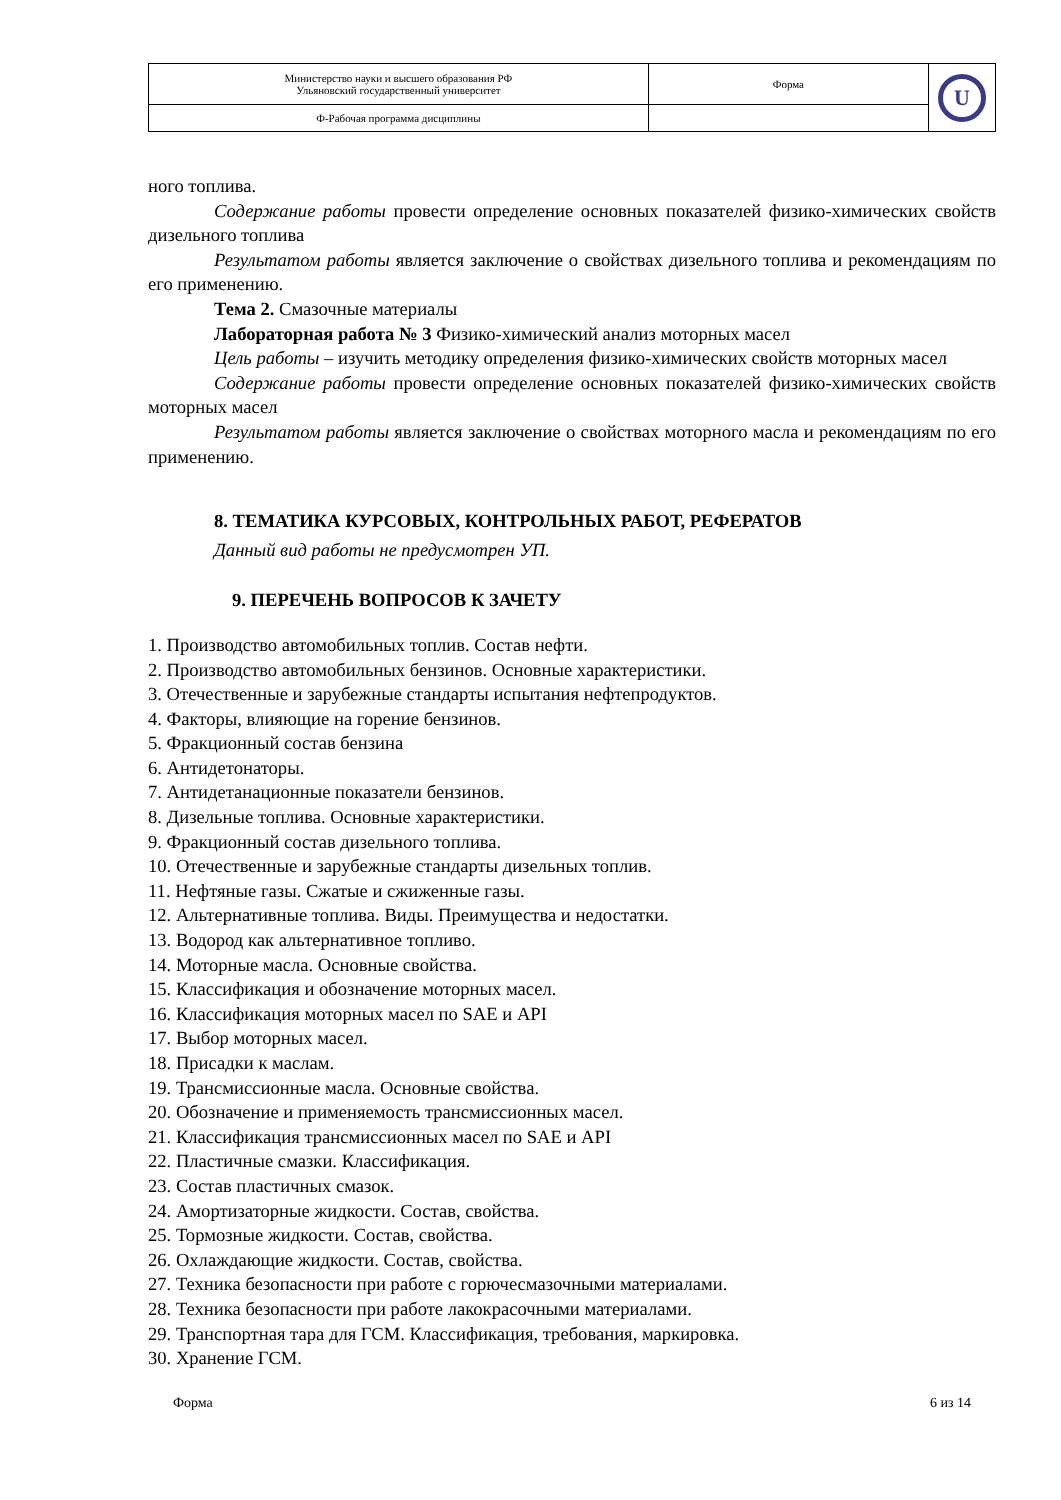| Министерство науки и высшего образования РФ Ульяновский государственный университет | Форма | U |
| Ф-Рабочая программа дисциплины | | |
ного топлива.
Содержание работы провести определение основных показателей физико-химических свойств дизельного топлива
Результатом работы является заключение о свойствах дизельного топлива и рекомендациям по его применению.
Тема 2. Смазочные материалы
Лабораторная работа № 3 Физико-химический анализ моторных масел
Цель работы – изучить методику определения физико-химических свойств моторных масел
Содержание работы провести определение основных показателей физико-химических свойств моторных масел
Результатом работы является заключение о свойствах моторного масла и рекомендациям по его применению.
8. ТЕМАТИКА КУРСОВЫХ, КОНТРОЛЬНЫХ РАБОТ, РЕФЕРАТОВ
Данный вид работы не предусмотрен УП.
9. ПЕРЕЧЕНЬ ВОПРОСОВ К ЗАЧЕТУ
1. Производство автомобильных топлив. Состав нефти.
2. Производство автомобильных бензинов. Основные характеристики.
3. Отечественные и зарубежные стандарты испытания нефтепродуктов.
4. Факторы, влияющие на горение бензинов.
5. Фракционный состав бензина
6. Антидетонаторы.
7. Антидетанационные показатели бензинов.
8. Дизельные топлива. Основные характеристики.
9. Фракционный состав дизельного топлива.
10. Отечественные и зарубежные стандарты дизельных топлив.
11. Нефтяные газы. Сжатые и сжиженные газы.
12. Альтернативные топлива. Виды. Преимущества и недостатки.
13. Водород как альтернативное топливо.
14. Моторные масла. Основные свойства.
15. Классификация и обозначение моторных масел.
16. Классификация моторных масел по SAE и API
17. Выбор моторных масел.
18. Присадки к маслам.
19. Трансмиссионные масла. Основные свойства.
20. Обозначение и применяемость трансмиссионных масел.
21. Классификация трансмиссионных масел по SAE и API
22. Пластичные смазки. Классификация.
23. Состав пластичных смазок.
24. Амортизаторные жидкости. Состав, свойства.
25. Тормозные жидкости. Состав, свойства.
26. Охлаждающие жидкости. Состав, свойства.
27. Техника безопасности при работе с горючесмазочными материалами.
28. Техника безопасности при работе лакокрасочными материалами.
29. Транспортная тара для ГСМ. Классификация, требования, маркировка.
30. Хранение ГСМ.
Форма 6 из 14